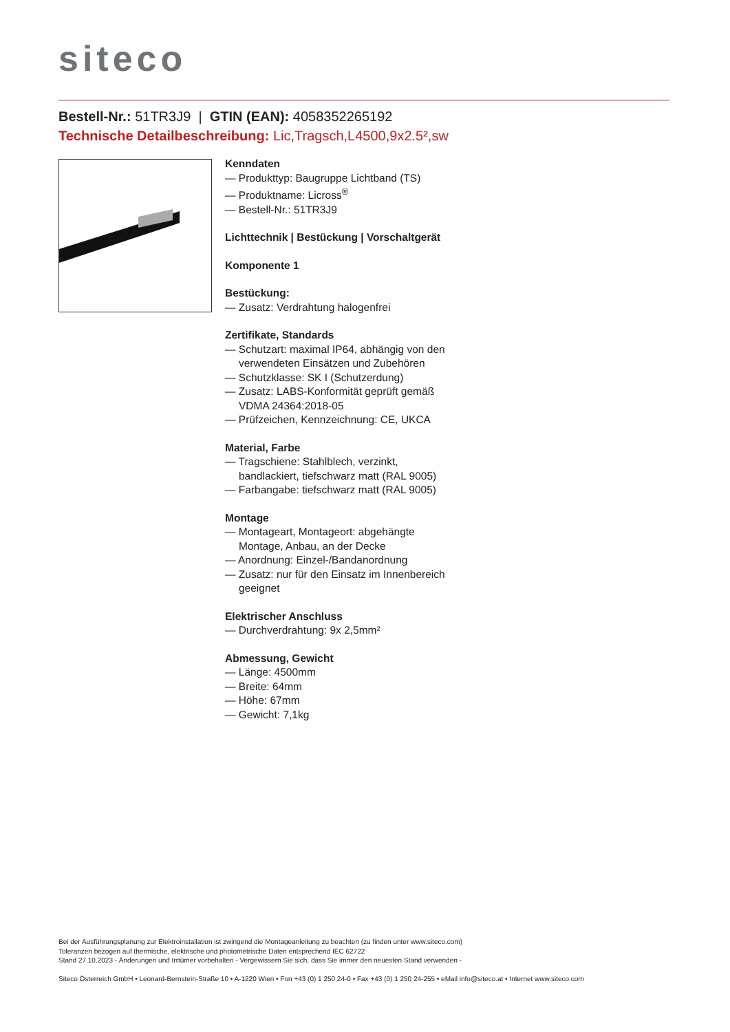siteco
Bestell-Nr.: 51TR3J9 | GTIN (EAN): 4058352265192
Technische Detailbeschreibung: Lic,Tragsch,L4500,9x2.5²,sw
Kenndaten
— Produkttyp: Baugruppe Lichtband (TS)
— Produktname: Licross<sup>®</sup>
— Bestell-Nr.: 51TR3J9
Lichttechnik | Bestückung | Vorschaltgerät
Komponente 1
Bestückung:
— Zusatz: Verdrahtung halogenfrei
Zertifikate, Standards
— Schutzart: maximal IP64, abhängig von den verwendeten Einsätzen und Zubehören
— Schutzklasse: SK I (Schutzerdung)
— Zusatz: LABS-Konformität geprüft gemäß VDMA 24364:2018-05
— Prüfzeichen, Kennzeichnung: CE, UKCA
Material, Farbe
— Tragschiene: Stahlblech, verzinkt, bandlackiert, tiefschwarz matt (RAL 9005)
— Farbangabe: tiefschwarz matt (RAL 9005)
Montage
— Montageart, Montageort: abgehängte Montage, Anbau, an der Decke
— Anordnung: Einzel-/Bandanordnung
— Zusatz: nur für den Einsatz im Innenbereich geeignet
Elektrischer Anschluss
— Durchverdrahtung: 9x 2,5mm²
Abmessung, Gewicht
— Länge: 4500mm
— Breite: 64mm
— Höhe: 67mm
— Gewicht: 7,1kg
Bei der Ausführungsplanung zur Elektroinstallation ist zwingend die Montageanleitung zu beachten (zu finden unter www.siteco.com)
Toleranzen bezogen auf thermische, elektrische und photometrische Daten entsprechend IEC 62722
Stand 27.10.2023 - Änderungen und Irrtümer vorbehalten - Vergewissern Sie sich, dass Sie immer den neuesten Stand verwenden -
Siteco Österreich GmbH • Leonard-Bernstein-Straße 10 • A-1220 Wien • Fon +43 (0) 1 250 24-0 • Fax +43 (0) 1 250 24-255 • eMail info@siteco.at • Internet www.siteco.com